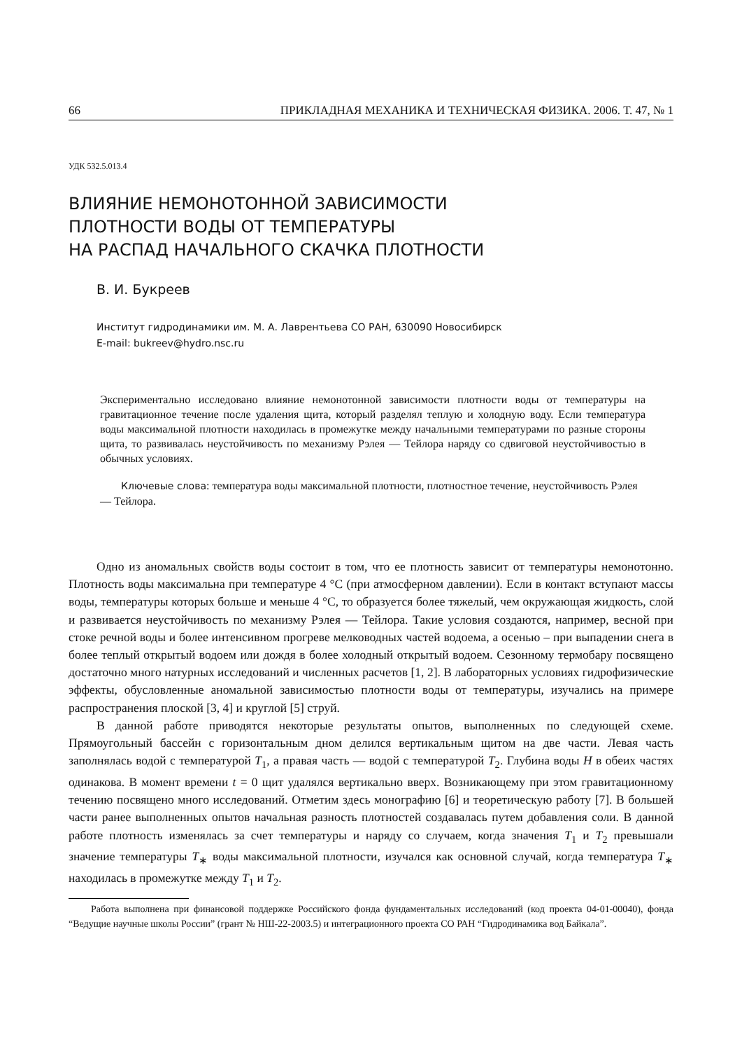66 ПРИКЛАДНАЯ МЕХАНИКА И ТЕХНИЧЕСКАЯ ФИЗИКА. 2006. Т. 47, № 1
УДК 532.5.013.4
ВЛИЯНИЕ НЕМОНОТОННОЙ ЗАВИСИМОСТИ
ПЛОТНОСТИ ВОДЫ ОТ ТЕМПЕРАТУРЫ
НА РАСПАД НАЧАЛЬНОГО СКАЧКА ПЛОТНОСТИ
В. И. Букреев
Институт гидродинамики им. М. А. Лаврентьева СО РАН, 630090 Новосибирск
E-mail: bukreev@hydro.nsc.ru
Экспериментально исследовано влияние немонотонной зависимости плотности воды от температуры на гравитационное течение после удаления щита, который разделял теплую и холодную воду. Если температура воды максимальной плотности находилась в промежутке между начальными температурами по разные стороны щита, то развивалась неустойчивость по механизму Рэлея — Тейлора наряду со сдвиговой неустойчивостью в обычных условиях.
Ключевые слова: температура воды максимальной плотности, плотностное течение, неустойчивость Рэлея — Тейлора.
Одно из аномальных свойств воды состоит в том, что ее плотность зависит от температуры немонотонно. Плотность воды максимальна при температуре 4 °C (при атмосферном давлении). Если в контакт вступают массы воды, температуры которых больше и меньше 4 °C, то образуется более тяжелый, чем окружающая жидкость, слой и развивается неустойчивость по механизму Рэлея — Тейлора. Такие условия создаются, например, весной при стоке речной воды и более интенсивном прогреве мелководных частей водоема, а осенью – при выпадении снега в более теплый открытый водоем или дождя в более холодный открытый водоем. Сезонному термобару посвящено достаточно много натурных исследований и численных расчетов [1, 2]. В лабораторных условиях гидрофизические эффекты, обусловленные аномальной зависимостью плотности воды от температуры, изучались на примере распространения плоской [3, 4] и круглой [5] струй.
В данной работе приводятся некоторые результаты опытов, выполненных по следующей схеме. Прямоугольный бассейн с горизонтальным дном делился вертикальным щитом на две части. Левая часть заполнялась водой с температурой T<sub>1</sub>, а правая часть — водой с температурой T<sub>2</sub>. Глубина воды H в обеих частях одинакова. В момент времени t = 0 щит удалялся вертикально вверх. Возникающему при этом гравитационному течению посвящено много исследований. Отметим здесь монографию [6] и теоретическую работу [7]. В большей части ранее выполненных опытов начальная разность плотностей создавалась путем добавления соли. В данной работе плотность изменялась за счет температуры и наряду со случаем, когда значения T<sub>1</sub> и T<sub>2</sub> превышали значение температуры T<sub>∗</sub> воды максимальной плотности, изучался как основной случай, когда температура T<sub>∗</sub> находилась в промежутке между T<sub>1</sub> и T<sub>2</sub>.
Работа выполнена при финансовой поддержке Российского фонда фундаментальных исследований (код проекта 04-01-00040), фонда “Ведущие научные школы России” (грант № НШ-22-2003.5) и интеграционного проекта СО РАН “Гидродинамика вод Байкала”.